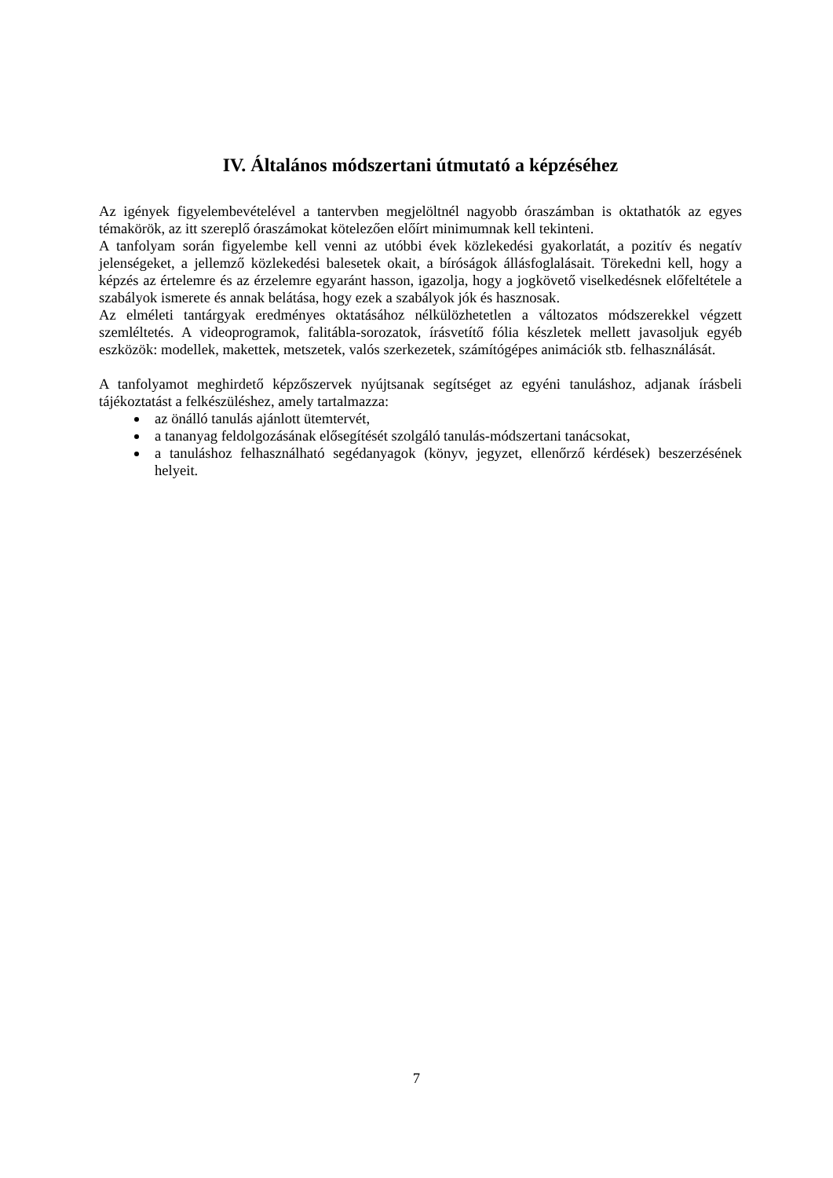IV. Általános módszertani útmutató a képzéséhez
Az igények figyelembevételével a tantervben megjelöltnél nagyobb óraszámban is oktathatók az egyes témakörök, az itt szereplő óraszámokat kötelezően előírt minimumnak kell tekinteni.
A tanfolyam során figyelembe kell venni az utóbbi évek közlekedési gyakorlatát, a pozitív és negatív jelenségeket, a jellemző közlekedési balesetek okait, a bíróságok állásfoglalásait. Törekedni kell, hogy a képzés az értelemre és az érzelemre egyaránt hasson, igazolja, hogy a jogkövető viselkedésnek előfeltétele a szabályok ismerete és annak belátása, hogy ezek a szabályok jók és hasznosak.
Az elméleti tantárgyak eredményes oktatásához nélkülözhetetlen a változatos módszerekkel végzett szemléltetés. A videoprogramok, falitábla-sorozatok, írásvetítő fólia készletek mellett javasoljuk egyéb eszközök: modellek, makettek, metszetek, valós szerkezetek, számítógépes animációk stb. felhasználását.
A tanfolyamot meghirdető képzőszervek nyújtsanak segítséget az egyéni tanuláshoz, adjanak írásbeli tájékoztatást a felkészüléshez, amely tartalmazza:
az önálló tanulás ajánlott ütemtervét,
a tananyag feldolgozásának elősegítését szolgáló tanulás-módszertani tanácsokat,
a tanuláshoz felhasználható segédanyagok (könyv, jegyzet, ellenőrző kérdések) beszerzésének helyeit.
7